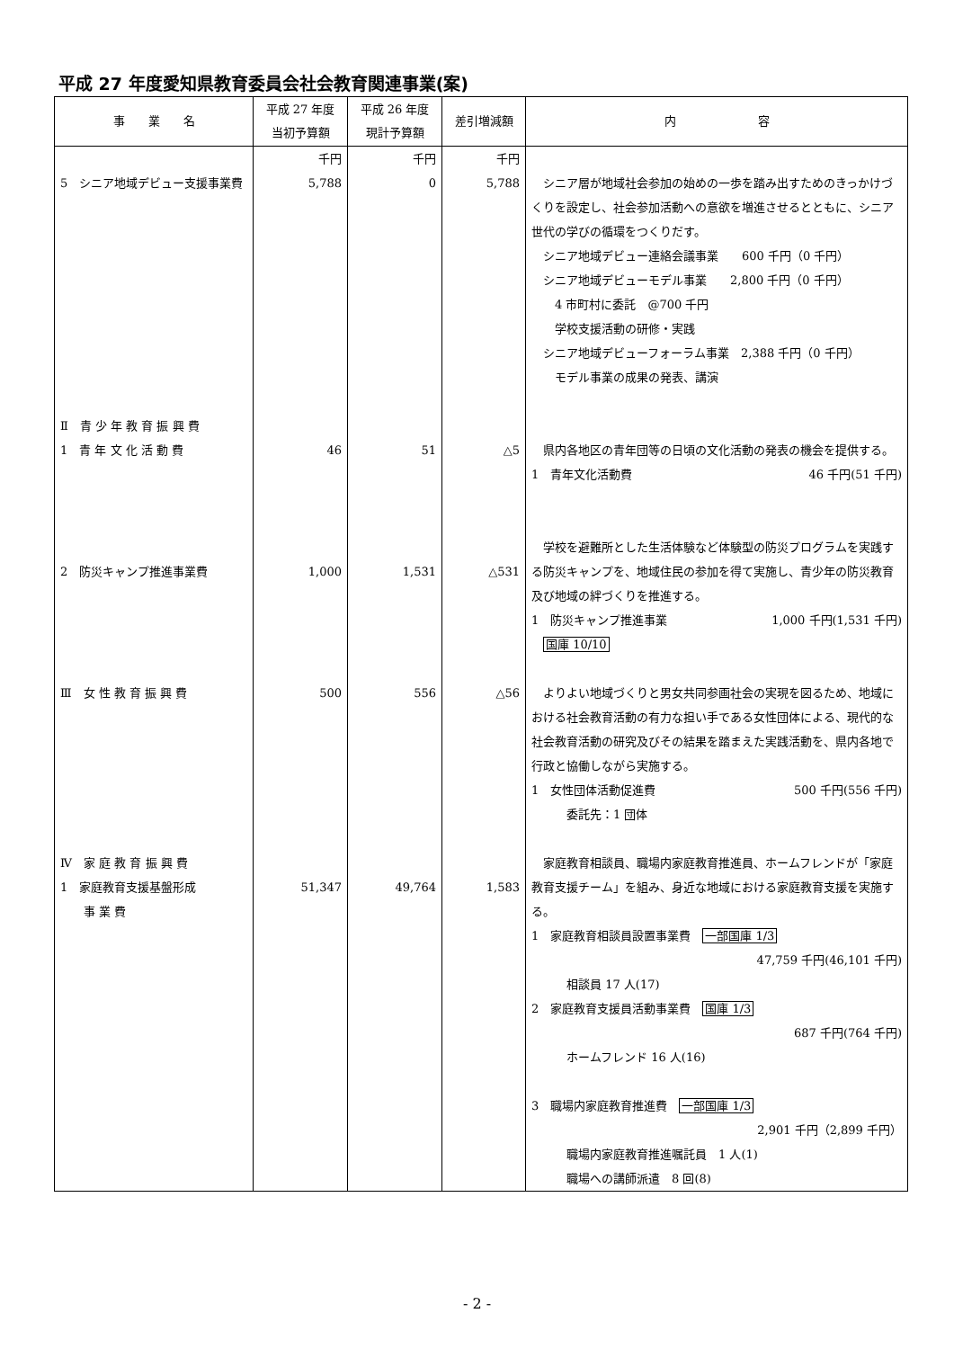平成 27 年度愛知県教育委員会社会教育関連事業(案)
| 事 業 名 | 平成 27 年度 当初予算額 | 平成 26 年度 現計予算額 | 差引増減額 | 内 容 |
| --- | --- | --- | --- | --- |
| 5 シニア地域デビュー支援事業費 | 千円 5,788 | 千円 0 | 千円 5,788 | シニア層が地域社会参加の始めの一歩を踏み出すためのきっかけづくりを設定し、社会参加活動への意欲を増進させるとともに、シニア世代の学びの循環をつくりだす。 シニア地域デビュー連絡会議事業 600 千円（0 千円） シニア地域デビューモデル事業 2,800 千円（0 千円） 4 市町村に委託 @700 千円 学校支援活動の研修・実践 シニア地域デビューフォーラム事業 2,388 千円（0 千円） モデル事業の成果の発表、講演 |
| Ⅱ 青 少 年 教 育 振 興 費 1 青 年 文 化 活 動 費 2 防災キャンプ推進事業費 | 46 1,000 | 51 1,531 | △5 △531 | 県内各地区の青年団等の日頃の文化活動の発表の機会を提供する。 1 青年文化活動費 46 千円(51 千円) 学校を避難所とした生活体験など体験型の防災プログラムを実践する防災キャンプを、地域住民の参加を得て実施し、青少年の防災教育及び地域の絆づくりを推進する。 1 防災キャンプ推進事業 1,000 千円(1,531 千円) 国庫 10/10 |
| Ⅲ 女 性 教 育 振 興 費 Ⅳ 家 庭 教 育 振 興 費 1 家庭教育支援基盤形成 事 業 費 | 500 51,347 | 556 49,764 | △56 1,583 | よりよい地域づくりと男女共同参画社会の実現を図るため、地域における社会教育活動の有力な担い手である女性団体による、現代的な社会教育活動の研究及びその結果を踏まえた実践活動を、県内各地で行政と協働しながら実施する。 1 女性団体活動促進費 500 千円(556 千円) 委託先：1 団体 家庭教育相談員、職場内家庭教育推進員、ホームフレンドが「家庭教育支援チーム」を組み、身近な地域における家庭教育支援を実施する。 1 家庭教育相談員設置事業費 一部国庫 1/3 47,759 千円(46,101 千円) 相談員 17 人(17) 2 家庭教育支援員活動事業費 国庫 1/3 687 千円(764 千円) ホームフレンド 16 人(16) 3 職場内家庭教育推進費 一部国庫 1/3 2,901 千円（2,899 千円） 職場内家庭教育推進嘱託員 1 人(1) 職場への講師派遣 8 回(8) |
- 2 -